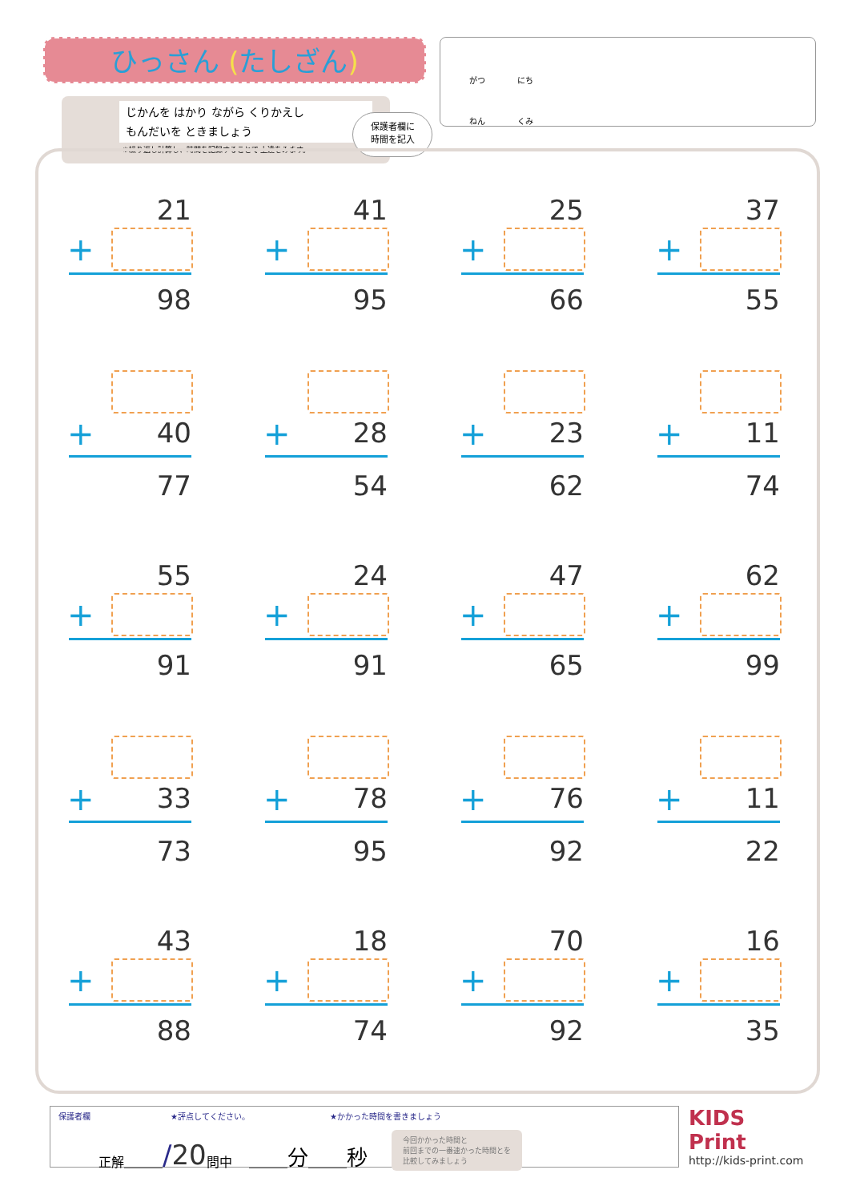ひっさん (たしざん)
じかんを はかり ながら くりかえし
もんだいを ときましょう
※繰り返し計算し、時間を記録することで 上達をみます。
保護者欄に
時間を記入
がつ　　　　にち
ねん　　　　くみ
21
+
98
41
+
95
25
+
66
37
+
55
+ 40
77
+ 28
54
+ 23
62
+ 11
74
55
+
91
24
+
91
47
+
65
62
+
99
+ 33
73
+ 78
95
+ 76
92
+ 11
22
43
+
88
18
+
74
70
+
92
16
+
35
保護者欄 ★評点してください。 ★かかった時間を書きましょう
正解＿＿＿ /20 問中 　＿＿＿ 分 ＿＿＿ 秒 今回かかった時間と
前回までの一番速かった時間とを
比較してみましょう
KIDS
Print
http://kids-print.com